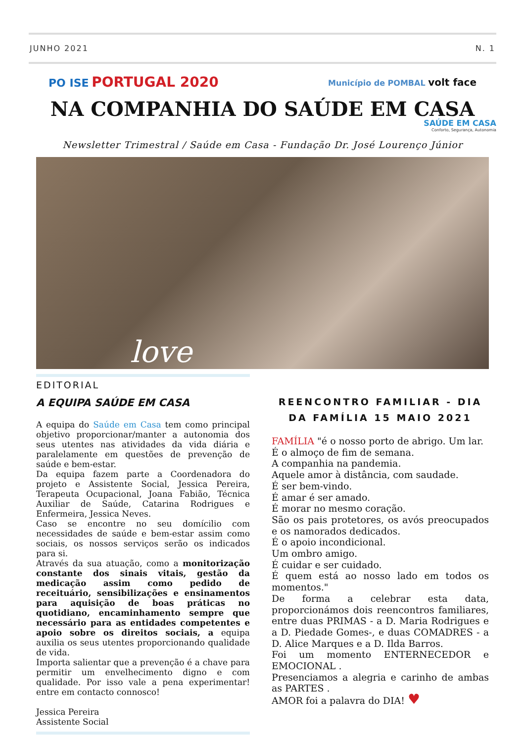JUNHO 2021 N. 1
PO ISE PORTUGAL 2020
Município de POMBAL volt face
NA COMPANHIA DO SAÚDE EM CASA
SAÚDE EM CASA
Conforto, Segurança, Autonomia
Newsletter Trimestral / Saúde em Casa - Fundação Dr. José Lourenço Júnior
love
EDITORIAL
A EQUIPA SAÚDE EM CASA
A equipa do Saúde em Casa tem como principal objetivo proporcionar/manter a autonomia dos seus utentes nas atividades da vida diária e paralelamente em questões de prevenção de saúde e bem-estar.
Da equipa fazem parte a Coordenadora do projeto e Assistente Social, Jessica Pereira, Terapeuta Ocupacional, Joana Fabião, Técnica Auxiliar de Saúde, Catarina Rodrigues e Enfermeira, Jessica Neves.
Caso se encontre no seu domícilio com necessidades de saúde e bem-estar assim como sociais, os nossos serviços serão os indicados para si.
Através da sua atuação, como a monitorização constante dos sinais vitais, gestão da medicação assim como pedido de receituário, sensibilizações e ensinamentos para aquisição de boas práticas no quotidiano, encaminhamento sempre que necessário para as entidades competentes e apoio sobre os direitos sociais, a equipa auxilia os seus utentes proporcionando qualidade de vida.
Importa salientar que a prevenção é a chave para permitir um envelhecimento digno e com qualidade. Por isso vale a pena experimentar! entre em contacto connosco!
Jessica Pereira
Assistente Social
REENCONTRO FAMILIAR - DIA DA FAMÍLIA 15 MAIO 2021
FAMÍLIA "é o nosso porto de abrigo. Um lar.
É o almoço de fim de semana.
A companhia na pandemia.
Aquele amor à distância, com saudade.
É ser bem-vindo.
É amar é ser amado.
É morar no mesmo coração.
São os pais protetores, os avós preocupados e os namorados dedicados.
É o apoio incondicional.
Um ombro amigo.
É cuidar e ser cuidado.
É quem está ao nosso lado em todos os momentos."
De forma a celebrar esta data, proporcionámos dois reencontros familiares, entre duas PRIMAS - a D. Maria Rodrigues e a D. Piedade Gomes-, e duas COMADRES - a D. Alice Marques e a D. Ilda Barros.
Foi um momento ENTERNECEDOR e EMOCIONAL .
Presenciamos a alegria e carinho de ambas as PARTES .
AMOR foi a palavra do DIA! ♥